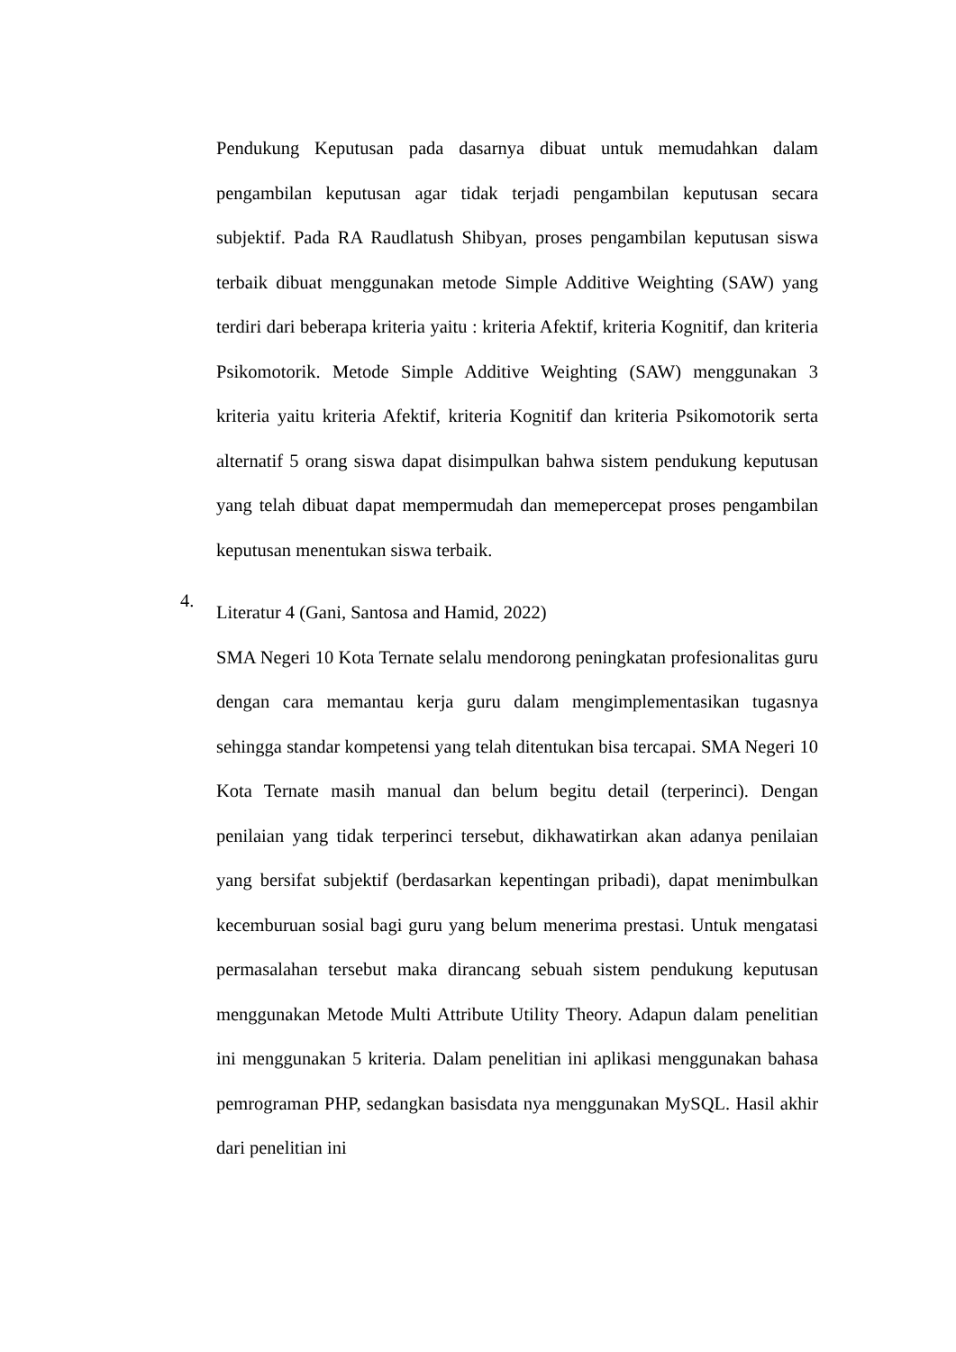Pendukung Keputusan pada dasarnya dibuat untuk memudahkan dalam pengambilan keputusan agar tidak terjadi pengambilan keputusan secara subjektif. Pada RA Raudlatush Shibyan, proses pengambilan keputusan siswa terbaik dibuat menggunakan metode Simple Additive Weighting (SAW) yang terdiri dari beberapa kriteria yaitu : kriteria Afektif, kriteria Kognitif, dan kriteria Psikomotorik. Metode Simple Additive Weighting (SAW) menggunakan 3 kriteria yaitu kriteria Afektif, kriteria Kognitif dan kriteria Psikomotorik serta alternatif 5 orang siswa dapat disimpulkan bahwa sistem pendukung keputusan yang telah dibuat dapat mempermudah dan memepercepat proses pengambilan keputusan menentukan siswa terbaik.
4.
Literatur 4 (Gani, Santosa and Hamid, 2022)
SMA Negeri 10 Kota Ternate selalu mendorong peningkatan profesionalitas guru dengan cara memantau kerja guru dalam mengimplementasikan tugasnya sehingga standar kompetensi yang telah ditentukan bisa tercapai. SMA Negeri 10 Kota Ternate masih manual dan belum begitu detail (terperinci). Dengan penilaian yang tidak terperinci tersebut, dikhawatirkan akan adanya penilaian yang bersifat subjektif (berdasarkan kepentingan pribadi), dapat menimbulkan kecemburuan sosial bagi guru yang belum menerima prestasi. Untuk mengatasi permasalahan tersebut maka dirancang sebuah sistem pendukung keputusan menggunakan Metode Multi Attribute Utility Theory. Adapun dalam penelitian ini menggunakan 5 kriteria. Dalam penelitian ini aplikasi menggunakan bahasa pemrograman PHP, sedangkan basisdata nya menggunakan MySQL. Hasil akhir dari penelitian ini